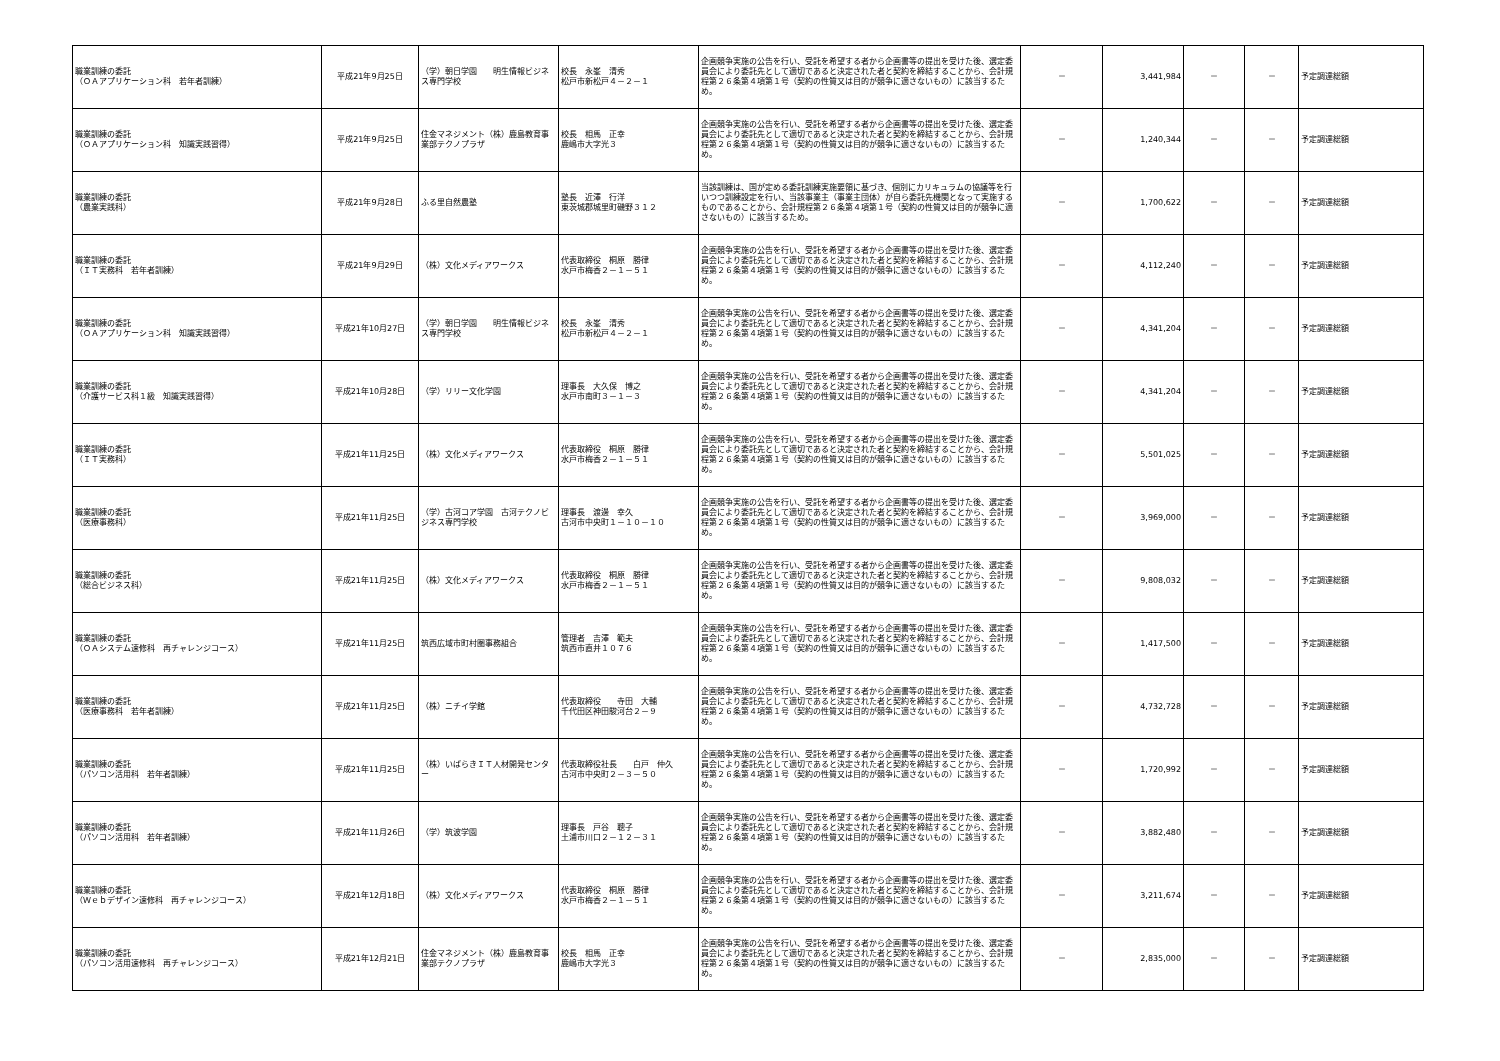| 職業訓練の委託 （ＯＡアプリケーション科 若年者訓練） | 平成21年9月25日 | （学）朝日学園 明生情報ビジネス専門学校 | 校長 永峯 清秀 松戸市新松戸４－２－１ | 企画競争実施の公告を行い、受託を希望する者から企画書等の提出を受けた後、選定委員会により委託先として適切であると決定された者と契約を締結することから、会計規程第２６条第４項第１号（契約の性質又は目的が競争に適さないもの）に該当するため。 | － | 3,441,984 | － | － | 予定調達総額 |
| 職業訓練の委託 （ＯＡアプリケーション科 知識実践習得） | 平成21年9月25日 | 住金マネジメント（株）鹿島教育事業部テクノプラザ | 校長 相馬 正幸 鹿嶋市大字光３ | 企画競争実施の公告を行い、受託を希望する者から企画書等の提出を受けた後、選定委員会により委託先として適切であると決定された者と契約を締結することから、会計規程第２６条第４項第１号（契約の性質又は目的が競争に適さないもの）に該当するため。 | － | 1,240,344 | － | － | 予定調達総額 |
| 職業訓練の委託 （農業実践科） | 平成21年9月28日 | ふる里自然農塾 | 塾長 近澤 行洋 東茨城郡城里町磯野３１２ | 当該訓練は、国が定める委託訓練実施要領に基づき、個別にカリキュラムの協議等を行いつつ訓練設定を行い、当該事業主（事業主団体）が自ら委託先機関となって実施するものであることから、会計規程第２６条第４項第１号（契約の性質又は目的が競争に適さないもの）に該当するため。 | － | 1,700,622 | － | － | 予定調達総額 |
| 職業訓練の委託 （ＩＴ実務科 若年者訓練） | 平成21年9月29日 | （株）文化メディアワークス | 代表取締役 桐原 勝律 水戸市梅香２－１－５１ | 企画競争実施の公告を行い、受託を希望する者から企画書等の提出を受けた後、選定委員会により委託先として適切であると決定された者と契約を締結することから、会計規程第２６条第４項第１号（契約の性質又は目的が競争に適さないもの）に該当するため。 | － | 4,112,240 | － | － | 予定調達総額 |
| 職業訓練の委託 （ＯＡアプリケーション科 知識実践習得） | 平成21年10月27日 | （学）朝日学園 明生情報ビジネス専門学校 | 校長 永峯 清秀 松戸市新松戸４－２－１ | 企画競争実施の公告を行い、受託を希望する者から企画書等の提出を受けた後、選定委員会により委託先として適切であると決定された者と契約を締結することから、会計規程第２６条第４項第１号（契約の性質又は目的が競争に適さないもの）に該当するため。 | － | 4,341,204 | － | － | 予定調達総額 |
| 職業訓練の委託 （介護サービス科１級 知識実践習得） | 平成21年10月28日 | （学）リリー文化学園 | 理事長 大久保 博之 水戸市南町３－１－３ | 企画競争実施の公告を行い、受託を希望する者から企画書等の提出を受けた後、選定委員会により委託先として適切であると決定された者と契約を締結することから、会計規程第２６条第４項第１号（契約の性質又は目的が競争に適さないもの）に該当するため。 | － | 4,341,204 | － | － | 予定調達総額 |
| 職業訓練の委託 （ＩＴ実務科） | 平成21年11月25日 | （株）文化メディアワークス | 代表取締役 桐原 勝律 水戸市梅香２－１－５１ | 企画競争実施の公告を行い、受託を希望する者から企画書等の提出を受けた後、選定委員会により委託先として適切であると決定された者と契約を締結することから、会計規程第２６条第４項第１号（契約の性質又は目的が競争に適さないもの）に該当するため。 | － | 5,501,025 | － | － | 予定調達総額 |
| 職業訓練の委託 （医療事務科） | 平成21年11月25日 | （学）古河コア学園 古河テクノビジネス専門学校 | 理事長 渡邊 幸久 古河市中央町１－１０－１０ | 企画競争実施の公告を行い、受託を希望する者から企画書等の提出を受けた後、選定委員会により委託先として適切であると決定された者と契約を締結することから、会計規程第２６条第４項第１号（契約の性質又は目的が競争に適さないもの）に該当するため。 | － | 3,969,000 | － | － | 予定調達総額 |
| 職業訓練の委託 （総合ビジネス科） | 平成21年11月25日 | （株）文化メディアワークス | 代表取締役 桐原 勝律 水戸市梅香２－１－５１ | 企画競争実施の公告を行い、受託を希望する者から企画書等の提出を受けた後、選定委員会により委託先として適切であると決定された者と契約を締結することから、会計規程第２６条第４項第１号（契約の性質又は目的が競争に適さないもの）に該当するため。 | － | 9,808,032 | － | － | 予定調達総額 |
| 職業訓練の委託 （ＯＡシステム速修科 再チャレンジコース） | 平成21年11月25日 | 筑西広域市町村圏事務組合 | 管理者 吉澤 範夫 筑西市直井１０７６ | 企画競争実施の公告を行い、受託を希望する者から企画書等の提出を受けた後、選定委員会により委託先として適切であると決定された者と契約を締結することから、会計規程第２６条第４項第１号（契約の性質又は目的が競争に適さないもの）に該当するため。 | － | 1,417,500 | － | － | 予定調達総額 |
| 職業訓練の委託 （医療事務科 若年者訓練） | 平成21年11月25日 | （株）ニチイ学館 | 代表取締役 寺田 大輔 千代田区神田駿河台２－９ | 企画競争実施の公告を行い、受託を希望する者から企画書等の提出を受けた後、選定委員会により委託先として適切であると決定された者と契約を締結することから、会計規程第２６条第４項第１号（契約の性質又は目的が競争に適さないもの）に該当するため。 | － | 4,732,728 | － | － | 予定調達総額 |
| 職業訓練の委託 （パソコン活用科 若年者訓練） | 平成21年11月25日 | （株）いばらきＩＴ人材開発センター | 代表取締役社長 白戸 仲久 古河市中央町２－３－５０ | 企画競争実施の公告を行い、受託を希望する者から企画書等の提出を受けた後、選定委員会により委託先として適切であると決定された者と契約を締結することから、会計規程第２６条第４項第１号（契約の性質又は目的が競争に適さないもの）に該当するため。 | － | 1,720,992 | － | － | 予定調達総額 |
| 職業訓練の委託 （パソコン活用科 若年者訓練） | 平成21年11月26日 | （学）筑波学園 | 理事長 戸谷 聰子 土浦市川口２－１２－３１ | 企画競争実施の公告を行い、受託を希望する者から企画書等の提出を受けた後、選定委員会により委託先として適切であると決定された者と契約を締結することから、会計規程第２６条第４項第１号（契約の性質又は目的が競争に適さないもの）に該当するため。 | － | 3,882,480 | － | － | 予定調達総額 |
| 職業訓練の委託 （Ｗｅｂデザイン速修科 再チャレンジコース） | 平成21年12月18日 | （株）文化メディアワークス | 代表取締役 桐原 勝律 水戸市梅香２－１－５１ | 企画競争実施の公告を行い、受託を希望する者から企画書等の提出を受けた後、選定委員会により委託先として適切であると決定された者と契約を締結することから、会計規程第２６条第４項第１号（契約の性質又は目的が競争に適さないもの）に該当するため。 | － | 3,211,674 | － | － | 予定調達総額 |
| 職業訓練の委託 （パソコン活用速修科 再チャレンジコース） | 平成21年12月21日 | 住金マネジメント（株）鹿島教育事業部テクノプラザ | 校長 相馬 正幸 鹿嶋市大字光３ | 企画競争実施の公告を行い、受託を希望する者から企画書等の提出を受けた後、選定委員会により委託先として適切であると決定された者と契約を締結することから、会計規程第２６条第４項第１号（契約の性質又は目的が競争に適さないもの）に該当するため。 | － | 2,835,000 | － | － | 予定調達総額 |